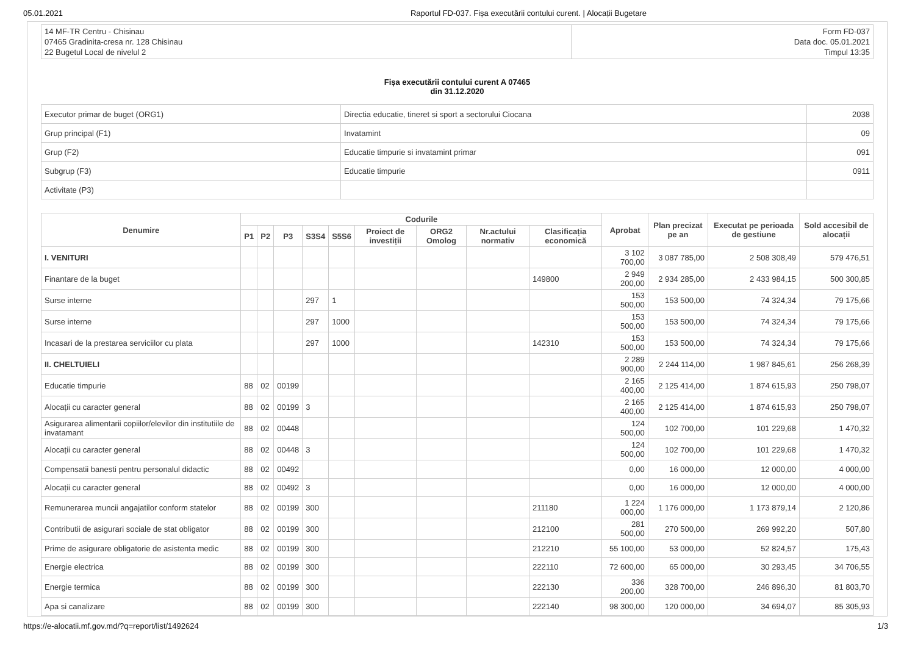05.01.2021 Raportul FD-037. Fișa executării contului curent. | Alocații Bugetare
| 14 MF-TR Centru - Chisinau 07465 Gradinita-cresa nr. 128 Chisinau 22 Bugetul Local de nivelul 2 | Form FD-037 Data doc. 05.01.2021 Timpul 13:35 |
Fișa executării contului curent A 07465
din 31.12.2020
| Executor primar de buget (ORG1) | Directia educatie, tineret si sport a sectorului Ciocana | 2038 |
| Grup principal (F1) | Invatamint | 09 |
| Grup (F2) | Educatie timpurie si invatamint primar | 091 |
| Subgrup (F3) | Educatie timpurie | 0911 |
| Activitate (P3) | | |
| Denumire | Codurile | | | | | | | | | Aprobat | Plan precizat pe an | Executat pe perioada de gestiune | Sold accesibil de alocații |
| --- | --- | --- | --- | --- | --- | --- | --- | --- | --- | --- | --- | --- | --- |
| | P1 | P2 | P3 | S3S4 | S5S6 | Proiect de investiții | ORG2 Omolog | Nr.actului normativ | Clasificația economică | | | | |
| I. VENITURI | | | | | | | | | | 3 102 700,00 | 3 087 785,00 | 2 508 308,49 | 579 476,51 |
| Finantare de la buget | | | | | | | | | 149800 | 2 949 200,00 | 2 934 285,00 | 2 433 984,15 | 500 300,85 |
| Surse interne | | | | 297 | 1 | | | | | 153 500,00 | 153 500,00 | 74 324,34 | 79 175,66 |
| Surse interne | | | | 297 | 1000 | | | | | 153 500,00 | 153 500,00 | 74 324,34 | 79 175,66 |
| Incasari de la prestarea serviciilor cu plata | | | | 297 | 1000 | | | | 142310 | 153 500,00 | 153 500,00 | 74 324,34 | 79 175,66 |
| II. CHELTUIELI | | | | | | | | | | 2 289 900,00 | 2 244 114,00 | 1 987 845,61 | 256 268,39 |
| Educatie timpurie | 88 | 02 | 00199 | | | | | | | 2 165 400,00 | 2 125 414,00 | 1 874 615,93 | 250 798,07 |
| Alocații cu caracter general | 88 | 02 | 00199 | 3 | | | | | | 2 165 400,00 | 2 125 414,00 | 1 874 615,93 | 250 798,07 |
| Asigurarea alimentarii copiilor/elevilor din institutiile de invatamant | 88 | 02 | 00448 | | | | | | | 124 500,00 | 102 700,00 | 101 229,68 | 1 470,32 |
| Alocații cu caracter general | 88 | 02 | 00448 | 3 | | | | | | 124 500,00 | 102 700,00 | 101 229,68 | 1 470,32 |
| Compensatii banesti pentru personalul didactic | 88 | 02 | 00492 | | | | | | | 0,00 | 16 000,00 | 12 000,00 | 4 000,00 |
| Alocații cu caracter general | 88 | 02 | 00492 | 3 | | | | | | 0,00 | 16 000,00 | 12 000,00 | 4 000,00 |
| Remunerarea muncii angajatilor conform statelor | 88 | 02 | 00199 | 300 | | | | | 211180 | 1 224 000,00 | 1 176 000,00 | 1 173 879,14 | 2 120,86 |
| Contributii de asigurari sociale de stat obligator | 88 | 02 | 00199 | 300 | | | | | 212100 | 281 500,00 | 270 500,00 | 269 992,20 | 507,80 |
| Prime de asigurare obligatorie de asistenta medic | 88 | 02 | 00199 | 300 | | | | | 212210 | 55 100,00 | 53 000,00 | 52 824,57 | 175,43 |
| Energie electrica | 88 | 02 | 00199 | 300 | | | | | 222110 | 72 600,00 | 65 000,00 | 30 293,45 | 34 706,55 |
| Energie termica | 88 | 02 | 00199 | 300 | | | | | 222130 | 336 200,00 | 328 700,00 | 246 896,30 | 81 803,70 |
| Apa si canalizare | 88 | 02 | 00199 | 300 | | | | | 222140 | 98 300,00 | 120 000,00 | 34 694,07 | 85 305,93 |
https://e-alocatii.mf.gov.md/?q=report/list/1492624 1/3